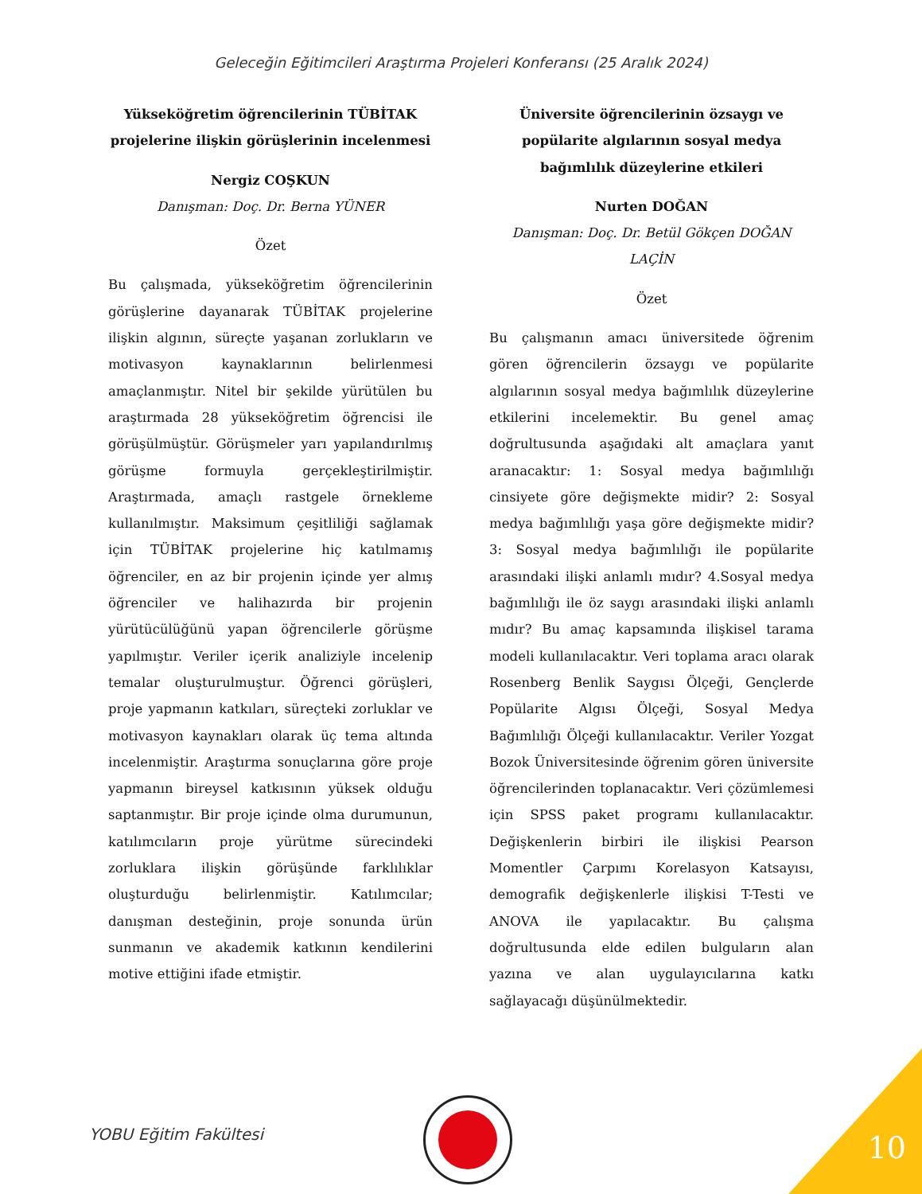Geleceğin Eğitimcileri Araştırma Projeleri Konferansı (25 Aralık 2024)
Yükseköğretim öğrencilerinin TÜBİTAK projelerine ilişkin görüşlerinin incelenmesi
Nergiz COŞKUN
Danışman: Doç. Dr. Berna YÜNER
Özet
Bu çalışmada, yükseköğretim öğrencilerinin görüşlerine dayanarak TÜBİTAK projelerine ilişkin algının, süreçte yaşanan zorlukların ve motivasyon kaynaklarının belirlenmesi amaçlanmıştır. Nitel bir şekilde yürütülen bu araştırmada 28 yükseköğretim öğrencisi ile görüşülmüştür. Görüşmeler yarı yapılandırılmış görüşme formuyla gerçekleştirilmiştir. Araştırmada, amaçlı rastgele örnekleme kullanılmıştır. Maksimum çeşitliliği sağlamak için TÜBİTAK projelerine hiç katılmamış öğrenciler, en az bir projenin içinde yer almış öğrenciler ve halihazırda bir projenin yürütücülüğünü yapan öğrencilerle görüşme yapılmıştır. Veriler içerik analiziyle incelenip temalar oluşturulmuştur. Öğrenci görüşleri, proje yapmanın katkıları, süreçteki zorluklar ve motivasyon kaynakları olarak üç tema altında incelenmiştir. Araştırma sonuçlarına göre proje yapmanın bireysel katkısının yüksek olduğu saptanmıştır. Bir proje içinde olma durumunun, katılımcıların proje yürütme sürecindeki zorluklara ilişkin görüşünde farklılıklar oluşturduğu belirlenmiştir. Katılımcılar; danışman desteğinin, proje sonunda ürün sunmanın ve akademik katkının kendilerini motive ettiğini ifade etmiştir.
Üniversite öğrencilerinin özsaygı ve popülarite algılarının sosyal medya bağımlılık düzeylerine etkileri
Nurten DOĞAN
Danışman: Doç. Dr. Betül Gökçen DOĞAN LAÇİN
Özet
Bu çalışmanın amacı üniversitede öğrenim gören öğrencilerin özsaygı ve popülarite algılarının sosyal medya bağımlılık düzeylerine etkilerini incelemektir. Bu genel amaç doğrultusunda aşağıdaki alt amaçlara yanıt aranacaktır: 1: Sosyal medya bağımlılığı cinsiyete göre değişmekte midir? 2: Sosyal medya bağımlılığı yaşa göre değişmekte midir? 3: Sosyal medya bağımlılığı ile popülarite arasındaki ilişki anlamlı mıdır? 4.Sosyal medya bağımlılığı ile öz saygı arasındaki ilişki anlamlı mıdır? Bu amaç kapsamında ilişkisel tarama modeli kullanılacaktır. Veri toplama aracı olarak Rosenberg Benlik Saygısı Ölçeği, Gençlerde Popülarite Algısı Ölçeği, Sosyal Medya Bağımlılığı Ölçeği kullanılacaktır. Veriler Yozgat Bozok Üniversitesinde öğrenim gören üniversite öğrencilerinden toplanacaktır. Veri çözümlemesi için SPSS paket programı kullanılacaktır. Değişkenlerin birbiri ile ilişkisi Pearson Momentler Çarpımı Korelasyon Katsayısı, demografik değişkenlerle ilişkisi T-Testi ve ANOVA ile yapılacaktır. Bu çalışma doğrultusunda elde edilen bulguların alan yazına ve alan uygulayıcılarına katkı sağlayacağı düşünülmektedir.
YOBU Eğitim Fakültesi 10